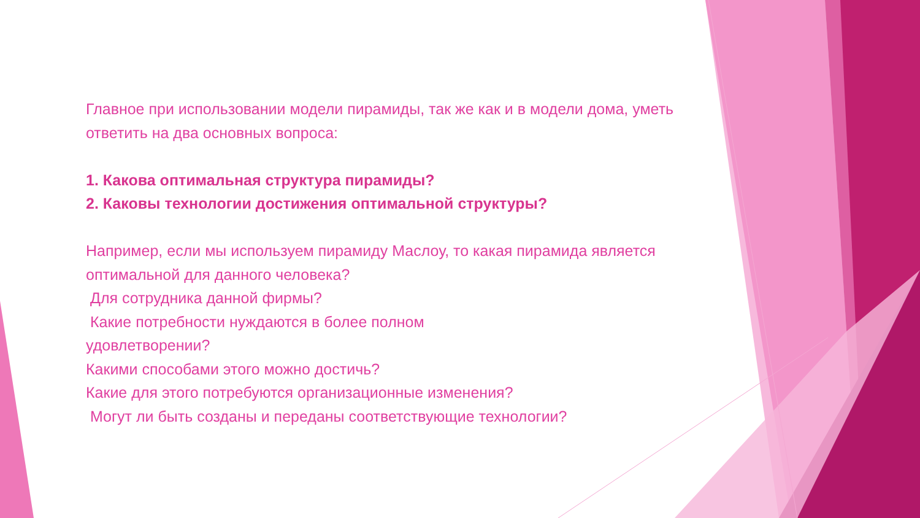Главное при использовании модели пирамиды, так же как и в модели дома, уметь ответить на два основных вопроса:
1. Какова оптимальная структура пирамиды?
2. Каковы технологии достижения оптимальной структуры?
Например, если мы используем пирамиду Маслоу, то какая пирамида является оптимальной для данного человека?
Для сотрудника данной фирмы?
Какие потребности нуждаются в более полном
удовлетворении?
Какими способами этого можно достичь?
Какие для этого потребуются организационные изменения?
Могут ли быть созданы и переданы соответствующие технологии?